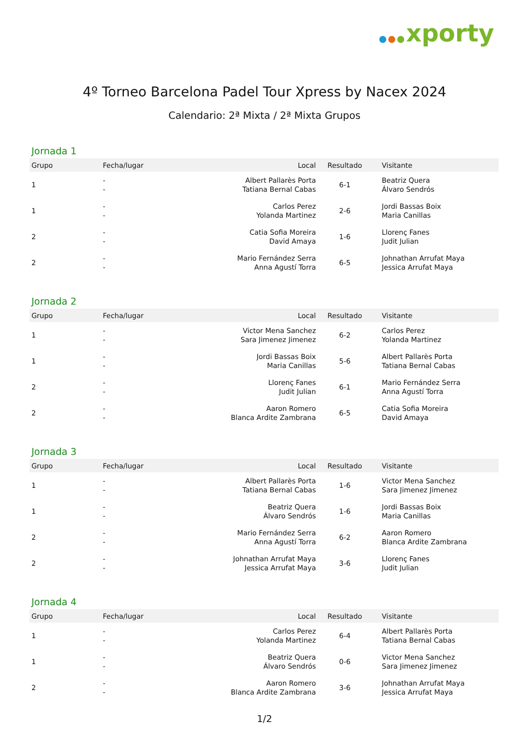xporty
4º Torneo Barcelona Padel Tour Xpress by Nacex 2024
Calendario: 2ª Mixta / 2ª Mixta Grupos
Jornada 1
| Grupo | Fecha/lugar | Local | Resultado | Visitante |
| --- | --- | --- | --- | --- |
| 1 | - - | Albert Pallarès Porta Tatiana Bernal Cabas | 6-1 | Beatriz Quera Álvaro Sendrós |
| 1 | - - | Carlos Perez Yolanda Martinez | 2-6 | Jordi Bassas Boix Maria Canillas |
| 2 | - - | Catia Sofia Moreira David Amaya | 1-6 | Llorenç Fanes Judit Julian |
| 2 | - - | Mario Fernández Serra Anna Agustí Torra | 6-5 | Johnathan Arrufat Maya Jessica Arrufat Maya |
Jornada 2
| Grupo | Fecha/lugar | Local | Resultado | Visitante |
| --- | --- | --- | --- | --- |
| 1 | - - | Victor Mena Sanchez Sara Jimenez Jimenez | 6-2 | Carlos Perez Yolanda Martinez |
| 1 | - - | Jordi Bassas Boix Maria Canillas | 5-6 | Albert Pallarès Porta Tatiana Bernal Cabas |
| 2 | - - | Llorenç Fanes Judit Julian | 6-1 | Mario Fernández Serra Anna Agustí Torra |
| 2 | - - | Aaron Romero Blanca Ardite Zambrana | 6-5 | Catia Sofia Moreira David Amaya |
Jornada 3
| Grupo | Fecha/lugar | Local | Resultado | Visitante |
| --- | --- | --- | --- | --- |
| 1 | - - | Albert Pallarès Porta Tatiana Bernal Cabas | 1-6 | Victor Mena Sanchez Sara Jimenez Jimenez |
| 1 | - - | Beatriz Quera Álvaro Sendrós | 1-6 | Jordi Bassas Boix Maria Canillas |
| 2 | - - | Mario Fernández Serra Anna Agustí Torra | 6-2 | Aaron Romero Blanca Ardite Zambrana |
| 2 | - - | Johnathan Arrufat Maya Jessica Arrufat Maya | 3-6 | Llorenç Fanes Judit Julian |
Jornada 4
| Grupo | Fecha/lugar | Local | Resultado | Visitante |
| --- | --- | --- | --- | --- |
| 1 | - - | Carlos Perez Yolanda Martinez | 6-4 | Albert Pallarès Porta Tatiana Bernal Cabas |
| 1 | - - | Beatriz Quera Álvaro Sendrós | 0-6 | Victor Mena Sanchez Sara Jimenez Jimenez |
| 2 | - - | Aaron Romero Blanca Ardite Zambrana | 3-6 | Johnathan Arrufat Maya Jessica Arrufat Maya |
1/2